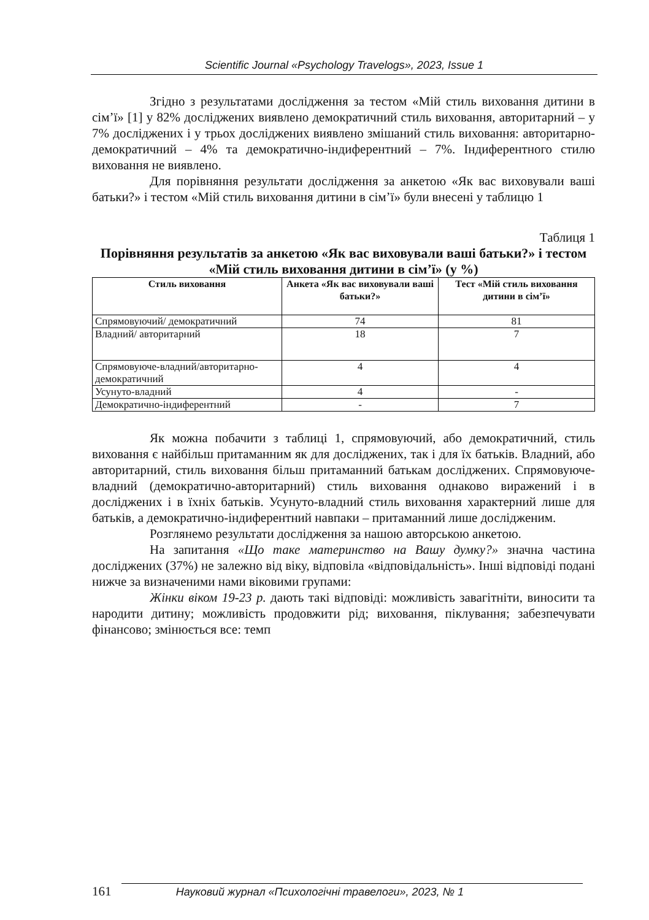Scientific Journal «Psychology Travelogs», 2023, Issue 1
Згідно з результатами дослідження за тестом «Мій стиль виховання дитини в сім’ї» [1] у 82% досліджених виявлено демократичний стиль виховання, авторитарний – у 7% досліджених і у трьох досліджених виявлено змішаний стиль виховання: авторитарно-демократичний – 4% та демократично-індиферентний – 7%. Індиферентного стилю виховання не виявлено.
Для порівняння результати дослідження за анкетою «Як вас виховували ваші батьки?» і тестом «Мій стиль виховання дитини в сім’ї» були внесені у таблицю 1
Таблиця 1
Порівняння результатів за анкетою «Як вас виховували ваші батьки?» і тестом «Мій стиль виховання дитини в сім’ї» (у %)
| Стиль виховання | Анкета «Як вас виховували ваші батьки?» | Тест «Мій стиль виховання дитини в сім’ї» |
| --- | --- | --- |
| Спрямовуючий/ демократичний | 74 | 81 |
| Владний/ авторитарний | 18 | 7 |
| Спрямовуюче-владний/авторитарно-демократичний | 4 | 4 |
| Усунуто-владний | 4 | - |
| Демократично-індиферентний | - | 7 |
Як можна побачити з таблиці 1, спрямовуючий, або демократичний, стиль виховання є найбільш притаманним як для досліджених, так і для їх батьків. Владний, або авторитарний, стиль виховання більш притаманний батькам досліджених. Спрямовуюче-владний (демократично-авторитарний) стиль виховання однаково виражений і в досліджених і в їхніх батьків. Усунуто-владний стиль виховання характерний лише для батьків, а демократично-індиферентний навпаки – притаманний лише дослідженим.
Розглянемо результати дослідження за нашою авторською анкетою.
На запитання «Що таке материнство на Вашу думку?» значна частина досліджених (37%) не залежно від віку, відповіла «відповідальність». Інші відповіді подані нижче за визначеними нами віковими групами:
Жінки віком 19-23 р. дають такі відповіді: можливість завагітніти, виносити та народити дитину; можливість продовжити рід; виховання, піклування; забезпечувати фінансово; змінюється все: темп
161 Науковий журнал «Психологічні травелоги», 2023, № 1